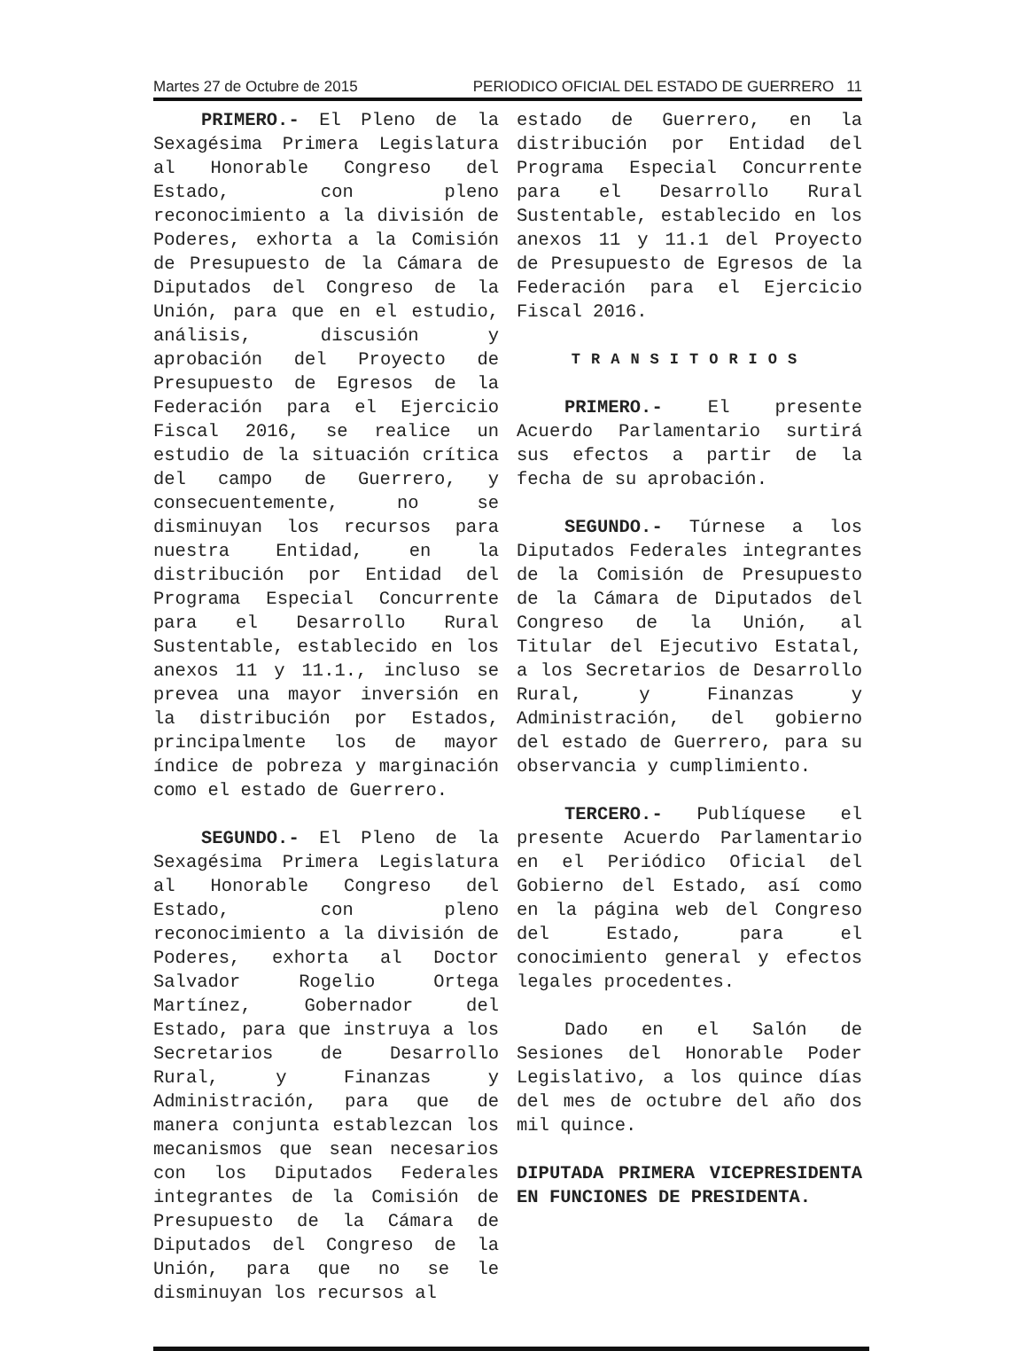Martes 27 de Octubre de 2015 PERIODICO OFICIAL DEL ESTADO DE GUERRERO 11
PRIMERO.- El Pleno de la Sexagésima Primera Legislatura al Honorable Congreso del Estado, con pleno reconocimiento a la división de Poderes, exhorta a la Comisión de Presupuesto de la Cámara de Diputados del Congreso de la Unión, para que en el estudio, análisis, discusión y aprobación del Proyecto de Presupuesto de Egresos de la Federación para el Ejercicio Fiscal 2016, se realice un estudio de la situación crítica del campo de Guerrero, y consecuentemente, no se disminuyan los recursos para nuestra Entidad, en la distribución por Entidad del Programa Especial Concurrente para el Desarrollo Rural Sustentable, establecido en los anexos 11 y 11.1., incluso se prevea una mayor inversión en la distribución por Estados, principalmente los de mayor índice de pobreza y marginación como el estado de Guerrero.
SEGUNDO.- El Pleno de la Sexagésima Primera Legislatura al Honorable Congreso del Estado, con pleno reconocimiento a la división de Poderes, exhorta al Doctor Salvador Rogelio Ortega Martínez, Gobernador del Estado, para que instruya a los Secretarios de Desarrollo Rural, y Finanzas y Administración, para que de manera conjunta establezcan los mecanismos que sean necesarios con los Diputados Federales integrantes de la Comisión de Presupuesto de la Cámara de Diputados del Congreso de la Unión, para que no se le disminuyan los recursos al
estado de Guerrero, en la distribución por Entidad del Programa Especial Concurrente para el Desarrollo Rural Sustentable, establecido en los anexos 11 y 11.1 del Proyecto de Presupuesto de Egresos de la Federación para el Ejercicio Fiscal 2016.
TRANSITORIOS
PRIMERO.- El presente Acuerdo Parlamentario surtirá sus efectos a partir de la fecha de su aprobación.
SEGUNDO.- Túrnese a los Diputados Federales integrantes de la Comisión de Presupuesto de la Cámara de Diputados del Congreso de la Unión, al Titular del Ejecutivo Estatal, a los Secretarios de Desarrollo Rural, y Finanzas y Administración, del gobierno del estado de Guerrero, para su observancia y cumplimiento.
TERCERO.- Publíquese el presente Acuerdo Parlamentario en el Periódico Oficial del Gobierno del Estado, así como en la página web del Congreso del Estado, para el conocimiento general y efectos legales procedentes.
Dado en el Salón de Sesiones del Honorable Poder Legislativo, a los quince días del mes de octubre del año dos mil quince.
DIPUTADA PRIMERA VICEPRESIDENTA EN FUNCIONES DE PRESIDENTA.